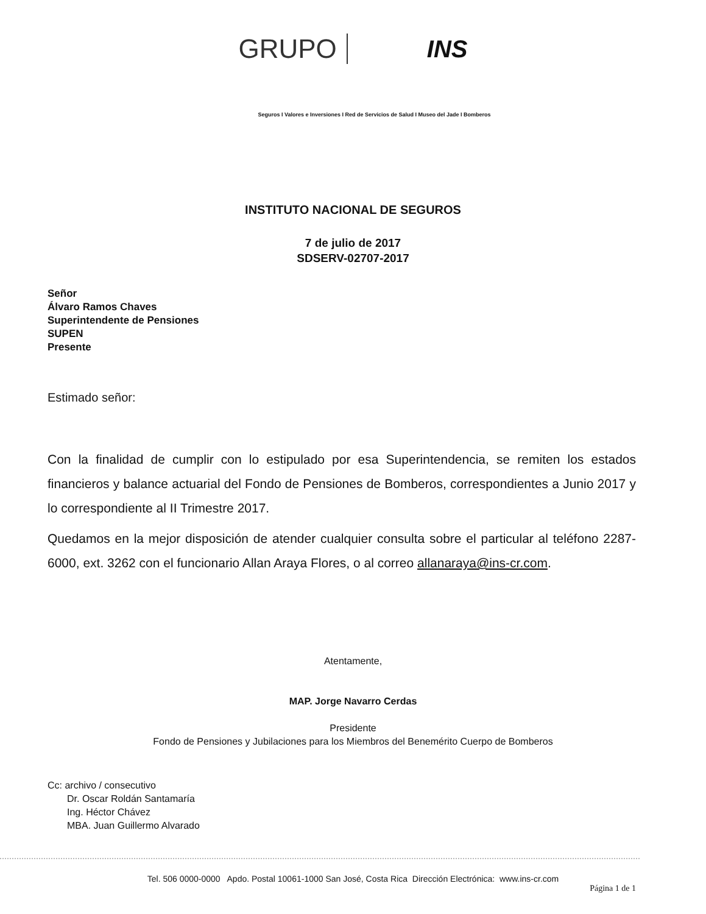GRUPO INS
Seguros I Valores e Inversiones I Red de Servicios de Salud I Museo del Jade I Bomberos
INSTITUTO NACIONAL DE SEGUROS
7 de julio de 2017
SDSERV-02707-2017
Señor
Álvaro Ramos Chaves
Superintendente de Pensiones
SUPEN
Presente
Estimado señor:
Con la finalidad de cumplir con lo estipulado por esa Superintendencia, se remiten los estados financieros y balance actuarial del Fondo de Pensiones de Bomberos, correspondientes a Junio 2017 y lo correspondiente al II Trimestre 2017.
Quedamos en la mejor disposición de atender cualquier consulta sobre el particular al teléfono 2287-6000, ext. 3262 con el funcionario Allan Araya Flores, o al correo allanaraya@ins-cr.com.
Atentamente,
MAP. Jorge Navarro Cerdas
Presidente
Fondo de Pensiones y Jubilaciones para los Miembros del Benemérito Cuerpo de Bomberos
Cc: archivo / consecutivo
Dr. Oscar Roldán Santamaría
Ing. Héctor Chávez
MBA. Juan Guillermo Alvarado
Tel. 506 0000-0000 Apdo. Postal 10061-1000 San José, Costa Rica Dirección Electrónica: www.ins-cr.com
Página 1 de 1